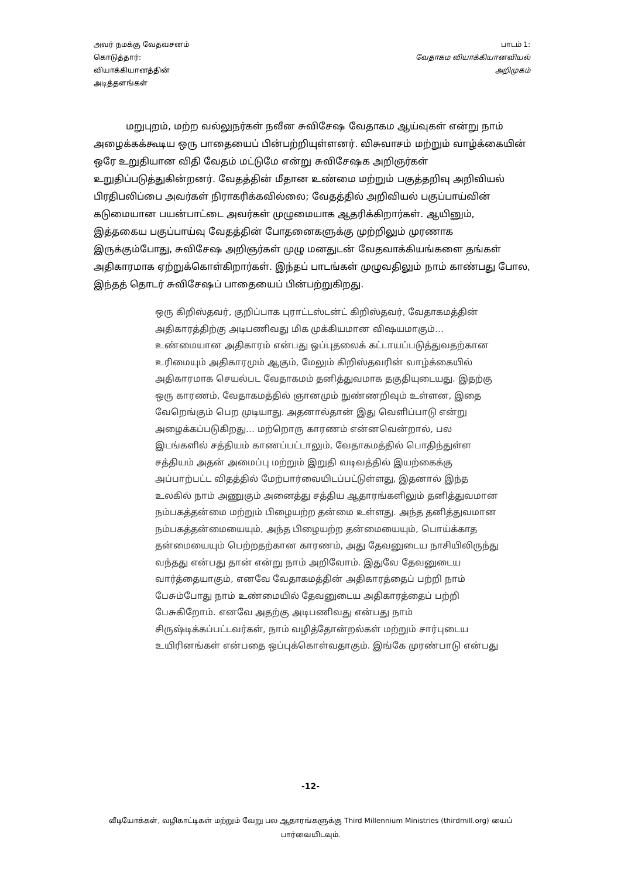அவர் நமக்கு வேதவசனம்
கொடுத்தார்:
வியாக்கியானத்தின்
அடித்தளங்கள்
பாடம் 1:
வேதாகம வியாக்கியானவியல்
அறிமுகம்
மறுபுறம், மற்ற வல்லுநர்கள் நவீன சுவிசேஷ வேதாகம ஆய்வுகள் என்று நாம் அழைக்கக்கூடிய ஒரு பாதையைப் பின்பற்றியுள்ளனர். விசுவாசம் மற்றும் வாழ்க்கையின் ஒரே உறுதியான விதி வேதம் மட்டுமே என்று சுவிசேஷக அறிஞர்கள் உறுதிப்படுத்துகின்றனர். வேதத்தின் மீதான உண்மை மற்றும் பகுத்தறிவு அறிவியல் பிரதிபலிப்பை அவர்கள் நிராகரிக்கவில்லை; வேதத்தில் அறிவியல் பகுப்பாய்வின் கடுமையான பயன்பாட்டை அவர்கள் முழுமையாக ஆதரிக்கிறார்கள். ஆயினும், இத்தகைய பகுப்பாய்வு வேதத்தின் போதனைகளுக்கு முற்றிலும் முரணாக இருக்கும்போது, சுவிசேஷ அறிஞர்கள் முழு மனதுடன் வேதவாக்கியங்களை தங்கள் அதிகாரமாக ஏற்றுக்கொள்கிறார்கள். இந்தப் பாடங்கள் முழுவதிலும் நாம் காண்பது போல, இந்தத் தொடர் சுவிசேஷப் பாதையைப் பின்பற்றுகிறது.
ஒரு கிறிஸ்தவர், குறிப்பாக புராட்டஸ்டன்ட் கிறிஸ்தவர், வேதாகமத்தின் அதிகாரத்திற்கு அடிபணிவது மிக முக்கியமான விஷயமாகும்… உண்மையான அதிகாரம் என்பது ஒப்புதலைக் கட்டாயப்படுத்துவதற்கான உரிமையும் அதிகாரமும் ஆகும், மேலும் கிறிஸ்தவரின் வாழ்க்கையில் அதிகாரமாக செயல்பட வேதாகமம் தனித்துவமாக தகுதியுடையது. இதற்கு ஒரு காரணம், வேதாகமத்தில் ஞானமும் நுண்ணறிவும் உள்ளன, இதை வேறெங்கும் பெற முடியாது. அதனால்தான் இது வெளிப்பாடு என்று அழைக்கப்படுகிறது… மற்றொரு காரணம் என்னவென்றால், பல இடங்களில் சத்தியம் காணப்பட்டாலும், வேதாகமத்தில் பொதிந்துள்ள சத்தியம் அதன் அமைப்பு மற்றும் இறுதி வடிவத்தில் இயற்கைக்கு அப்பாற்பட்ட விதத்தில் மேற்பார்வையிடப்பட்டுள்ளது, இதனால் இந்த உலகில் நாம் அணுகும் அனைத்து சத்திய ஆதாரங்களிலும் தனித்துவமான நம்பகத்தன்மை மற்றும் பிழையற்ற தன்மை உள்ளது. அந்த தனித்துவமான நம்பகத்தன்மையையும், அந்த பிழையற்ற தன்மையையும், பொய்க்காத தன்மையையும் பெற்றதற்கான காரணம், அது தேவனுடைய நாசியிலிருந்து வந்தது என்பது தான் என்று நாம் அறிவோம். இதுவே தேவனுடைய வார்த்தையாகும், எனவே வேதாகமத்தின் அதிகாரத்தைப் பற்றி நாம் பேசும்போது நாம் உண்மையில் தேவனுடைய அதிகாரத்தைப் பற்றி பேசுகிறோம். எனவே அதற்கு அடிபணிவது என்பது நாம் சிருஷ்டிக்கப்பட்டவர்கள், நாம் வழித்தோன்றல்கள் மற்றும் சார்புடைய உயிரினங்கள் என்பதை ஒப்புக்கொள்வதாகும். இங்கே முரண்பாடு என்பது
-12-
வீடியோக்கள், வழிகாட்டிகள் மற்றும் வேறு பல ஆதாரங்களுக்கு Third Millennium Ministries (thirdmill.org) யைப் பார்வையிடவும்.